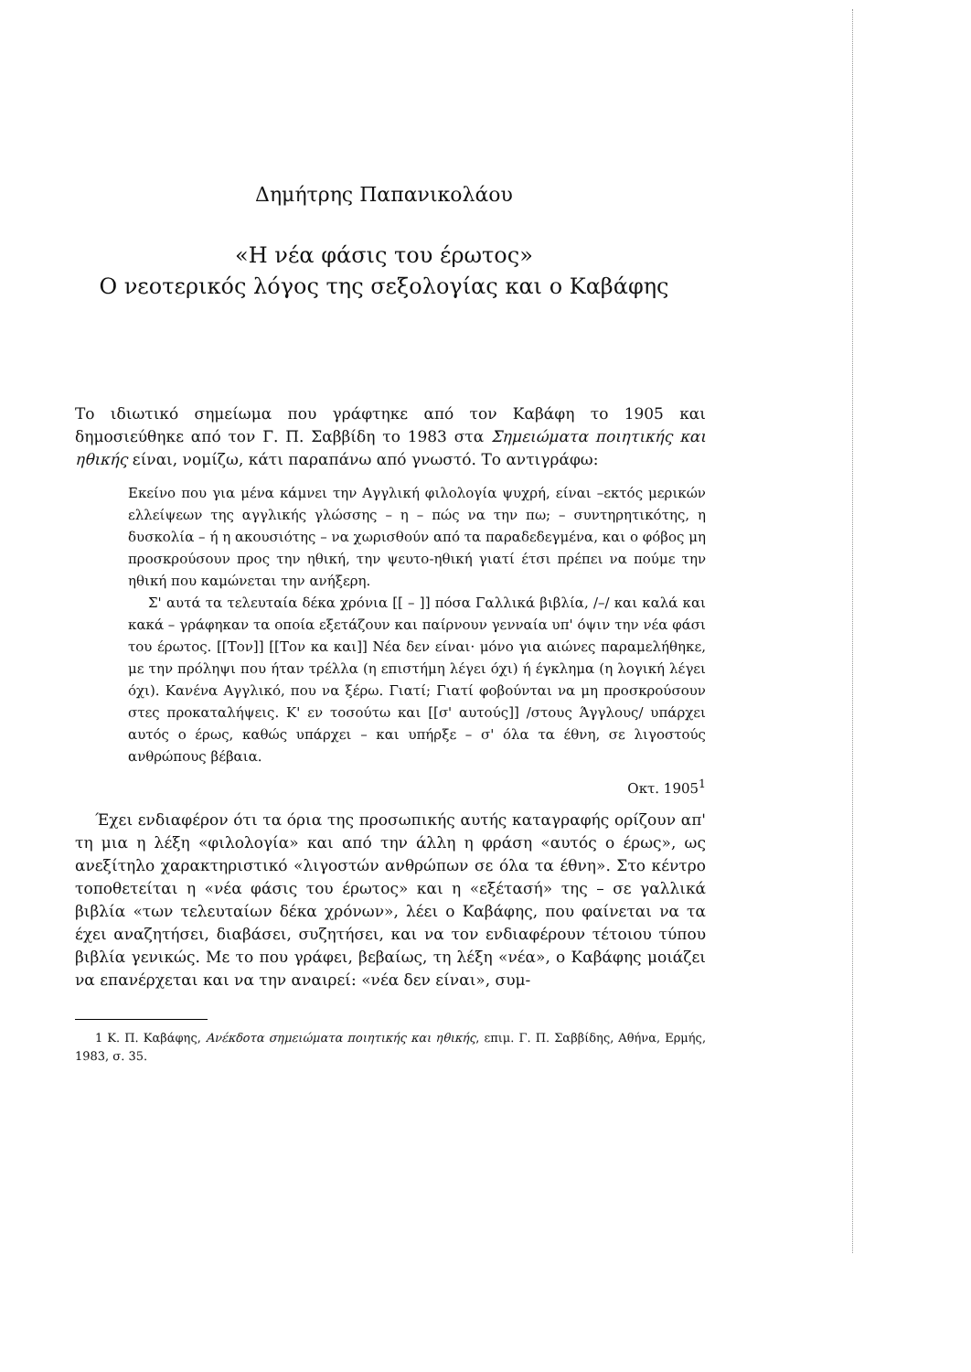Δημήτρης Παπανικολάου
«Η νέα φάσις του έρωτος»
Ο νεοτερικός λόγος της σεξολογίας και ο Καβάφης
Το ιδιωτικό σημείωμα που γράφτηκε από τον Καβάφη το 1905 και δημοσιεύθηκε από τον Γ. Π. Σαββίδη το 1983 στα Σημειώματα ποιητικής και ηθικής είναι, νομίζω, κάτι παραπάνω από γνωστό. Το αντιγράφω:
Εκείνο που για μένα κάμνει την Αγγλική φιλολογία ψυχρή, είναι –εκτός μερικών ελλείψεων της αγγλικής γλώσσης – η – πώς να την πω; – συντηρητικότης, η δυσκολία – ή η ακουσιότης – να χωρισθούν από τα παραδεδεγμένα, και ο φόβος μη προσκρούσουν προς την ηθική, την ψευτο-ηθική γιατί έτσι πρέπει να πούμε την ηθική που καμώνεται την ανήξερη.
Σ' αυτά τα τελευταία δέκα χρόνια [[ – ]] πόσα Γαλλικά βιβλία, /–/ και καλά και κακά – γράφηκαν τα οποία εξετάζουν και παίρνουν γενναία υπ' όψιν την νέα φάσι του έρωτος. [[Τον]] [[Τον κα και]] Νέα δεν είναι· μόνο για αιώνες παραμελήθηκε, με την πρόληψι που ήταν τρέλλα (η επιστήμη λέγει όχι) ή έγκλημα (η λογική λέγει όχι). Κανένα Αγγλικό, που να ξέρω. Γιατί; Γιατί φοβούνται να μη προσκρούσουν στες προκαταλήψεις. Κ' εν τοσούτω και [[σ' αυτούς]] /στους Άγγλους/ υπάρχει αυτός ο έρως, καθώς υπάρχει – και υπήρξε – σ' όλα τα έθνη, σε λιγοστούς ανθρώπους βέβαια.
Οκτ. 1905<sup>1</sup>
Έχει ενδιαφέρον ότι τα όρια της προσωπικής αυτής καταγραφής ορίζουν απ' τη μια η λέξη «φιλολογία» και από την άλλη η φράση «αυτός ο έρως», ως ανεξίτηλο χαρακτηριστικό «λιγοστών ανθρώπων σε όλα τα έθνη». Στο κέντρο τοποθετείται η «νέα φάσις του έρωτος» και η «εξέτασή» της – σε γαλλικά βιβλία «των τελευταίων δέκα χρόνων», λέει ο Καβάφης, που φαίνεται να τα έχει αναζητήσει, διαβάσει, συζητήσει, και να τον ενδιαφέρουν τέτοιου τύπου βιβλία γενικώς. Με το που γράφει, βεβαίως, τη λέξη «νέα», ο Καβάφης μοιάζει να επανέρχεται και να την αναιρεί: «νέα δεν είναι», συμ-
1 Κ. Π. Καβάφης, Ανέκδοτα σημειώματα ποιητικής και ηθικής, επιμ. Γ. Π. Σαββίδης, Αθήνα, Ερμής, 1983, σ. 35.